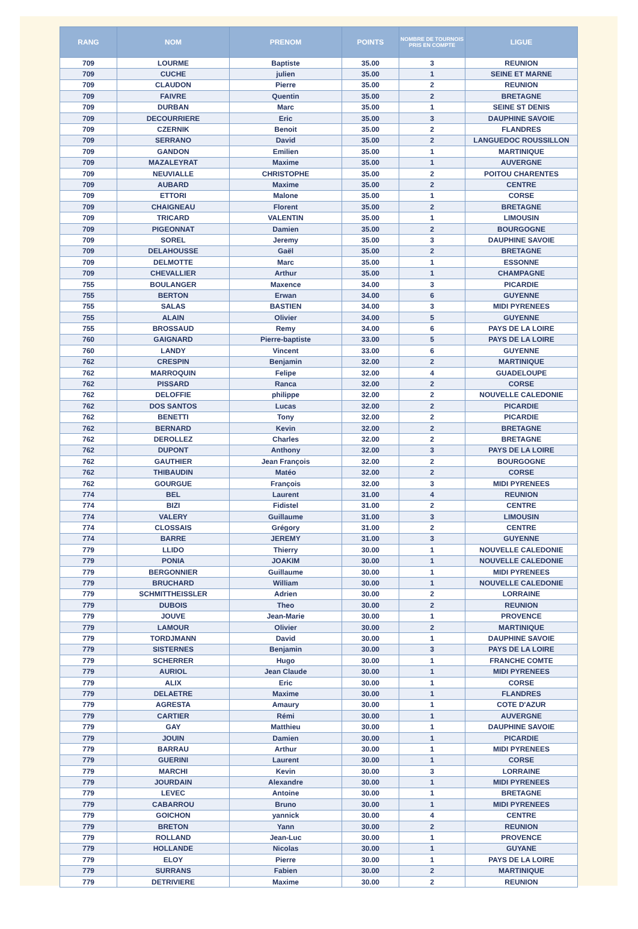| RANG | NOM | PRENOM | POINTS | NOMBRE DE TOURNOIS PRIS EN COMPTE | LIGUE |
| --- | --- | --- | --- | --- | --- |
| 709 | LOURME | Baptiste | 35.00 | 3 | REUNION |
| 709 | CUCHE | julien | 35.00 | 1 | SEINE ET MARNE |
| 709 | CLAUDON | Pierre | 35.00 | 2 | REUNION |
| 709 | FAIVRE | Quentin | 35.00 | 2 | BRETAGNE |
| 709 | DURBAN | Marc | 35.00 | 1 | SEINE ST DENIS |
| 709 | DECOURRIERE | Eric | 35.00 | 3 | DAUPHINE SAVOIE |
| 709 | CZERNIK | Benoit | 35.00 | 2 | FLANDRES |
| 709 | SERRANO | David | 35.00 | 2 | LANGUEDOC ROUSSILLON |
| 709 | GANDON | Emilien | 35.00 | 1 | MARTINIQUE |
| 709 | MAZALEYRAT | Maxime | 35.00 | 1 | AUVERGNE |
| 709 | NEUVIALLE | CHRISTOPHE | 35.00 | 2 | POITOU CHARENTES |
| 709 | AUBARD | Maxime | 35.00 | 2 | CENTRE |
| 709 | ETTORI | Malone | 35.00 | 1 | CORSE |
| 709 | CHAIGNEAU | Florent | 35.00 | 2 | BRETAGNE |
| 709 | TRICARD | VALENTIN | 35.00 | 1 | LIMOUSIN |
| 709 | PIGEONNAT | Damien | 35.00 | 2 | BOURGOGNE |
| 709 | SOREL | Jeremy | 35.00 | 3 | DAUPHINE SAVOIE |
| 709 | DELAHOUSSE | Gaël | 35.00 | 2 | BRETAGNE |
| 709 | DELMOTTE | Marc | 35.00 | 1 | ESSONNE |
| 709 | CHEVALLIER | Arthur | 35.00 | 1 | CHAMPAGNE |
| 755 | BOULANGER | Maxence | 34.00 | 3 | PICARDIE |
| 755 | BERTON | Erwan | 34.00 | 6 | GUYENNE |
| 755 | SALAS | BASTIEN | 34.00 | 3 | MIDI PYRENEES |
| 755 | ALAIN | Olivier | 34.00 | 5 | GUYENNE |
| 755 | BROSSAUD | Remy | 34.00 | 6 | PAYS DE LA LOIRE |
| 760 | GAIGNARD | Pierre-baptiste | 33.00 | 5 | PAYS DE LA LOIRE |
| 760 | LANDY | Vincent | 33.00 | 6 | GUYENNE |
| 762 | CRESPIN | Benjamin | 32.00 | 2 | MARTINIQUE |
| 762 | MARROQUIN | Felipe | 32.00 | 4 | GUADELOUPE |
| 762 | PISSARD | Ranca | 32.00 | 2 | CORSE |
| 762 | DELOFFIE | philippe | 32.00 | 2 | NOUVELLE CALEDONIE |
| 762 | DOS SANTOS | Lucas | 32.00 | 2 | PICARDIE |
| 762 | BENETTI | Tony | 32.00 | 2 | PICARDIE |
| 762 | BERNARD | Kevin | 32.00 | 2 | BRETAGNE |
| 762 | DEROLLEZ | Charles | 32.00 | 2 | BRETAGNE |
| 762 | DUPONT | Anthony | 32.00 | 3 | PAYS DE LA LOIRE |
| 762 | GAUTHIER | Jean François | 32.00 | 2 | BOURGOGNE |
| 762 | THIBAUDIN | Matéo | 32.00 | 2 | CORSE |
| 762 | GOURGUE | François | 32.00 | 3 | MIDI PYRENEES |
| 774 | BEL | Laurent | 31.00 | 4 | REUNION |
| 774 | BIZI | Fidistel | 31.00 | 2 | CENTRE |
| 774 | VALERY | Guillaume | 31.00 | 3 | LIMOUSIN |
| 774 | CLOSSAIS | Grégory | 31.00 | 2 | CENTRE |
| 774 | BARRE | JEREMY | 31.00 | 3 | GUYENNE |
| 779 | LLIDO | Thierry | 30.00 | 1 | NOUVELLE CALEDONIE |
| 779 | PONIA | JOAKIM | 30.00 | 1 | NOUVELLE CALEDONIE |
| 779 | BERGONNIER | Guillaume | 30.00 | 1 | MIDI PYRENEES |
| 779 | BRUCHARD | William | 30.00 | 1 | NOUVELLE CALEDONIE |
| 779 | SCHMITTHEISSLER | Adrien | 30.00 | 2 | LORRAINE |
| 779 | DUBOIS | Theo | 30.00 | 2 | REUNION |
| 779 | JOUVE | Jean-Marie | 30.00 | 1 | PROVENCE |
| 779 | LAMOUR | Olivier | 30.00 | 2 | MARTINIQUE |
| 779 | TORDJMANN | David | 30.00 | 1 | DAUPHINE SAVOIE |
| 779 | SISTERNES | Benjamin | 30.00 | 3 | PAYS DE LA LOIRE |
| 779 | SCHERRER | Hugo | 30.00 | 1 | FRANCHE COMTE |
| 779 | AURIOL | Jean Claude | 30.00 | 1 | MIDI PYRENEES |
| 779 | ALIX | Eric | 30.00 | 1 | CORSE |
| 779 | DELAETRE | Maxime | 30.00 | 1 | FLANDRES |
| 779 | AGRESTA | Amaury | 30.00 | 1 | COTE D'AZUR |
| 779 | CARTIER | Rémi | 30.00 | 1 | AUVERGNE |
| 779 | GAY | Matthieu | 30.00 | 1 | DAUPHINE SAVOIE |
| 779 | JOUIN | Damien | 30.00 | 1 | PICARDIE |
| 779 | BARRAU | Arthur | 30.00 | 1 | MIDI PYRENEES |
| 779 | GUERINI | Laurent | 30.00 | 1 | CORSE |
| 779 | MARCHI | Kevin | 30.00 | 3 | LORRAINE |
| 779 | JOURDAIN | Alexandre | 30.00 | 1 | MIDI PYRENEES |
| 779 | LEVEC | Antoine | 30.00 | 1 | BRETAGNE |
| 779 | CABARROU | Bruno | 30.00 | 1 | MIDI PYRENEES |
| 779 | GOICHON | yannick | 30.00 | 4 | CENTRE |
| 779 | BRETON | Yann | 30.00 | 2 | REUNION |
| 779 | ROLLAND | Jean-Luc | 30.00 | 1 | PROVENCE |
| 779 | HOLLANDE | Nicolas | 30.00 | 1 | GUYANE |
| 779 | ELOY | Pierre | 30.00 | 1 | PAYS DE LA LOIRE |
| 779 | SURRANS | Fabien | 30.00 | 2 | MARTINIQUE |
| 779 | DETRIVIERE | Maxime | 30.00 | 2 | REUNION |